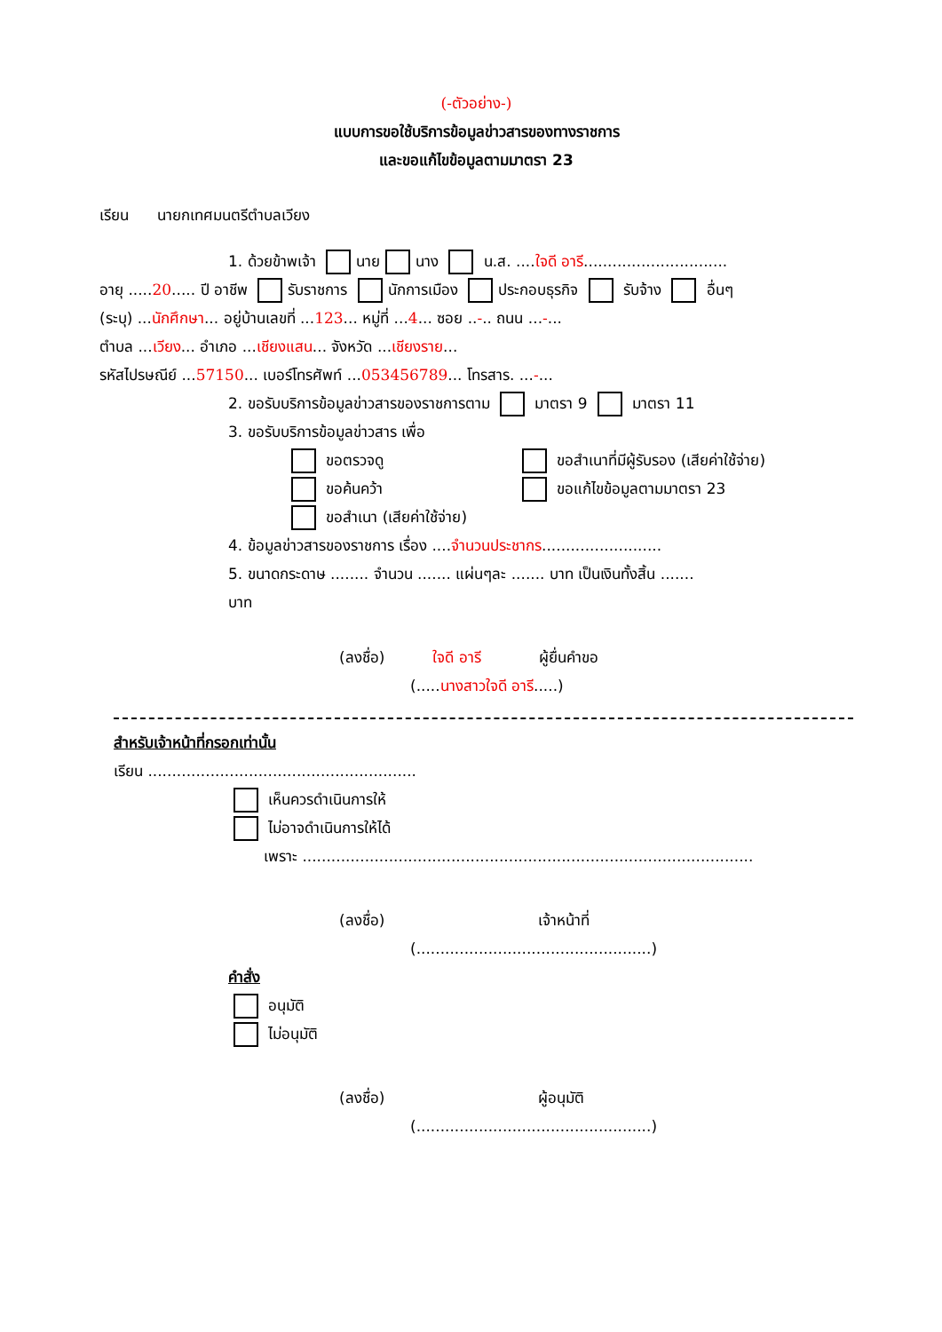(-ตัวอย่าง-)
แบบการขอใช้บริการข้อมูลข่าวสารของทางราชการ
และขอแก้ไขข้อมูลตามมาตรา 23
เรียน นายกเทศมนตรีตำบลเวียง
1. ด้วยข้าพเจ้า นาย นาง น.ส. ....ใจดี อารี..............................
อายุ .....20..... ปี อาชีพ รับราชการ นักการเมือง ประกอบธุรกิจ รับจ้าง อื่นๆ
(ระบุ) ...นักศึกษา... อยู่บ้านเลขที่ ...123... หมู่ที่ ...4... ซอย ..-.. ถนน ...-...
ตำบล ...เวียง... อำเภอ ...เชียงแสน... จังหวัด ...เชียงราย...
รหัสไปรษณีย์ ...57150... เบอร์โทรศัพท์ ...053456789... โทรสาร. ...-...
2. ขอรับบริการข้อมูลข่าวสารของราชการตาม มาตรา 9 มาตรา 11
3. ขอรับบริการข้อมูลข่าวสาร เพื่อ
ขอตรวจดู ขอสำเนาที่มีผู้รับรอง (เสียค่าใช้จ่าย)
ขอค้นคว้า ขอแก้ไขข้อมูลตามมาตรา 23
ขอสำเนา (เสียค่าใช้จ่าย)
4. ข้อมูลข่าวสารของราชการ เรื่อง ....จำนวนประชากร.........................
5. ขนาดกระดาษ ........ จำนวน ....... แผ่นๆละ ....... บาท เป็นเงินทั้งสิ้น .......
บาท
(ลงชื่อ) ใจดี อารี ผู้ยื่นคำขอ
(.....นางสาวใจดี อารี.....)
สำหรับเจ้าหน้าที่กรอกเท่านั้น
เรียน ........................................................
เห็นควรดำเนินการให้
ไม่อาจดำเนินการให้ได้
เพราะ ..............................................................................................
(ลงชื่อ) เจ้าหน้าที่
(.................................................)
คำสั่ง
อนุมัติ
ไม่อนุมัติ
(ลงชื่อ) ผู้อนุมัติ
(.................................................)